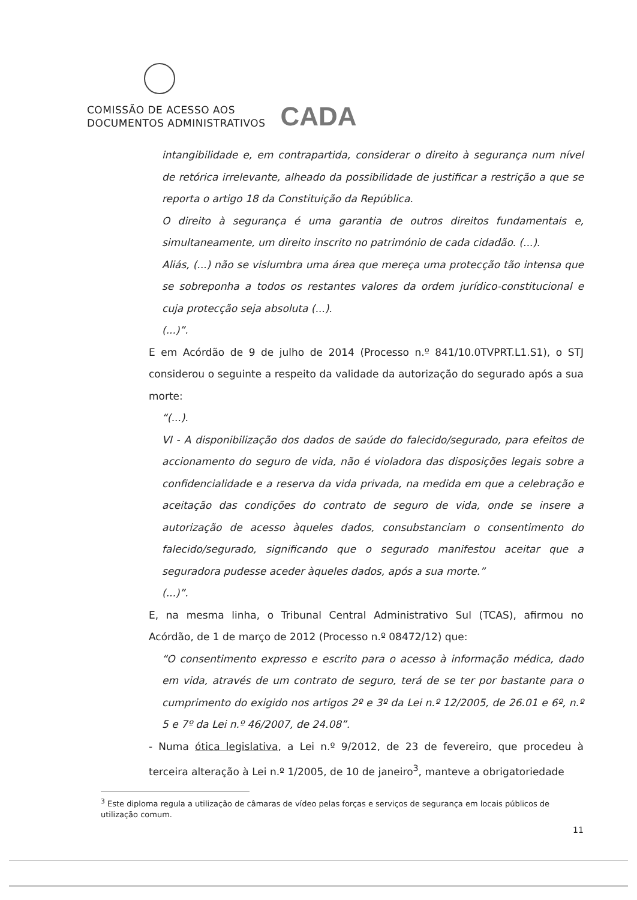COMISSÃO DE ACESSO AOS
DOCUMENTOS ADMINISTRATIVOS CADA
intangibilidade e, em contrapartida, considerar o direito à segurança num nível de retórica irrelevante, alheado da possibilidade de justificar a restrição a que se reporta o artigo 18 da Constituição da República.
O direito à segurança é uma garantia de outros direitos fundamentais e, simultaneamente, um direito inscrito no património de cada cidadão. (...).
Aliás, (...) não se vislumbra uma área que mereça uma protecção tão intensa que se sobreponha a todos os restantes valores da ordem jurídico-constitucional e cuja protecção seja absoluta (...).
(...)”.
E em Acórdão de 9 de julho de 2014 (Processo n.º 841/10.0TVPRT.L1.S1), o STJ considerou o seguinte a respeito da validade da autorização do segurado após a sua morte:
“(...).
VI - A disponibilização dos dados de saúde do falecido/segurado, para efeitos de accionamento do seguro de vida, não é violadora das disposições legais sobre a confidencialidade e a reserva da vida privada, na medida em que a celebração e aceitação das condições do contrato de seguro de vida, onde se insere a autorização de acesso àqueles dados, consubstanciam o consentimento do falecido/segurado, significando que o segurado manifestou aceitar que a seguradora pudesse aceder àqueles dados, após a sua morte.”
(...)”.
E, na mesma linha, o Tribunal Central Administrativo Sul (TCAS), afirmou no Acórdão, de 1 de março de 2012 (Processo n.º 08472/12) que:
“O consentimento expresso e escrito para o acesso à informação médica, dado em vida, através de um contrato de seguro, terá de se ter por bastante para o cumprimento do exigido nos artigos 2º e 3º da Lei n.º 12/2005, de 26.01 e 6º, n.º 5 e 7º da Lei n.º 46/2007, de 24.08”.
- Numa ótica legislativa, a Lei n.º 9/2012, de 23 de fevereiro, que procedeu à terceira alteração à Lei n.º 1/2005, de 10 de janeiro<sup>3</sup>, manteve a obrigatoriedade
<sup>3</sup> Este diploma regula a utilização de câmaras de vídeo pelas forças e serviços de segurança em locais públicos de utilização comum.
11